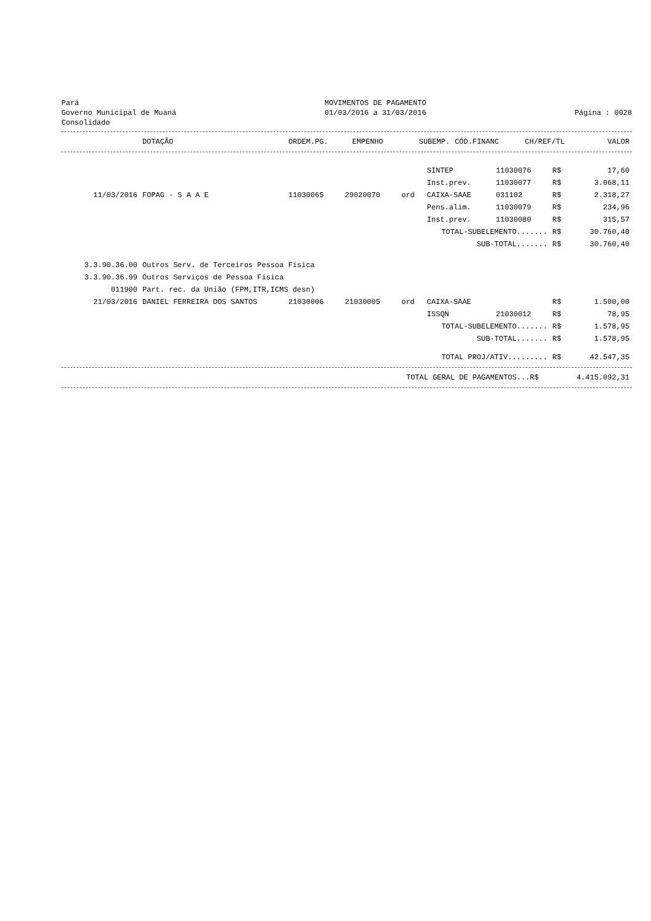Pará
Governo Municipal de Muaná
Consolidado
MOVIMENTOS DE PAGAMENTO
01/03/2016 a 31/03/2016
Página : 0028
| | DOTAÇÃO | ORDEM.PG. | EMPENHO | SUBEMP. | CÓD.FINANC | CH/REF/TL | | VALOR |
| --- | --- | --- | --- | --- | --- | --- | --- | --- |
| | | | | | SINTEP | 11030076 | R$ | 17,60 |
| | | | | | Inst.prev. | 11030077 | R$ | 3.068,11 |
| 11/03/2016 | FOPAG - S A A E | 11030065 | 29020070 | ord | CAIXA-SAAE | 031102 | R$ | 2.318,27 |
| | | | | | Pens.alim. | 11030079 | R$ | 234,96 |
| | | | | | Inst.prev. | 11030080 | R$ | 315,57 |
| TOTAL-SUBELEMENTO....... | | | | | | | R$ | 30.760,40 |
| SUB-TOTAL....... | | | | | | | R$ | 30.760,40 |
| 3.3.90.36.00 | Outros Serv. de Terceiros Pessoa Física | | | | | | | |
| 3.3.90.36.99 | Outros Serviços de Pessoa Física | | | | | | | |
| 011900 | Part. rec. da União (FPM,ITR,ICMS desn) | | | | | | | |
| 21/03/2016 | DANIEL FERREIRA DOS SANTOS | 21030006 | 21030005 | ord | CAIXA-SAAE | | R$ | 1.500,00 |
| | | | | | ISSQN | 21030012 | R$ | 78,95 |
| TOTAL-SUBELEMENTO....... | | | | | | | R$ | 1.578,95 |
| SUB-TOTAL....... | | | | | | | R$ | 1.578,95 |
| TOTAL PROJ/ATIV......... | | | | | | | R$ | 42.547,35 |
| TOTAL GERAL DE PAGAMENTOS...R$ | 4.415.092,31 |